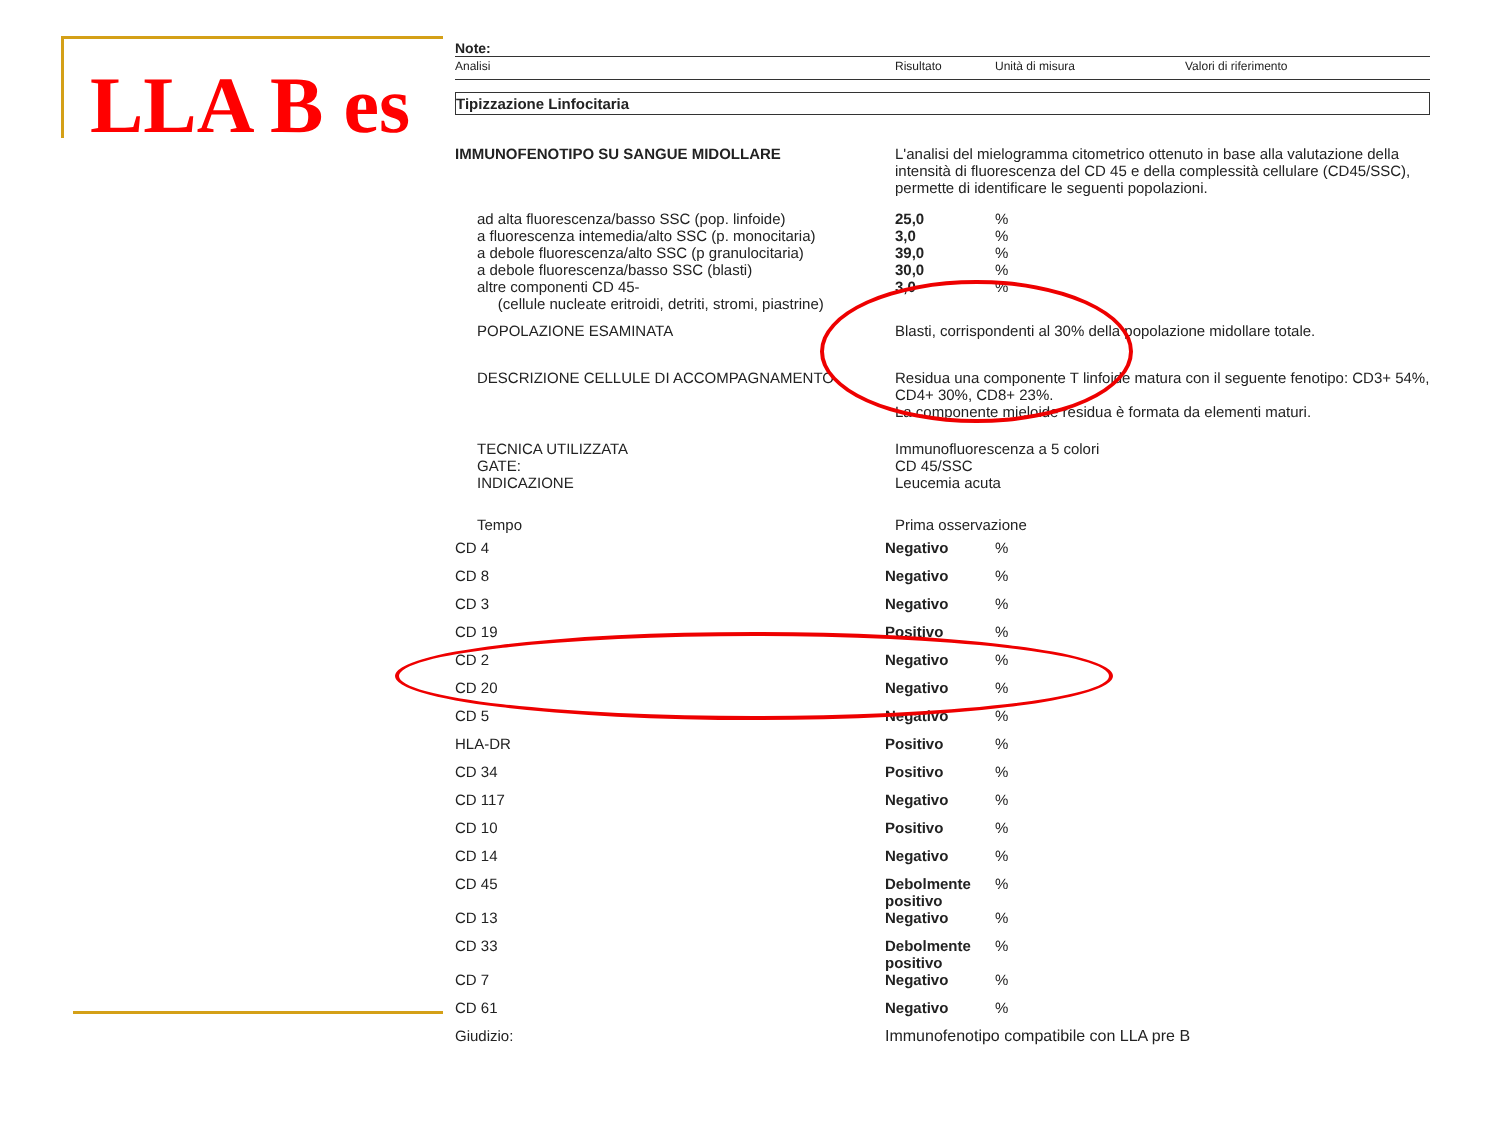LLA B es
Note:
| Analisi | Risultato | Unità di misura | Valori di riferimento |
Tipizzazione Linfocitaria
| IMMUNOFENOTIPO SU SANGUE MIDOLLARE | L'analisi del mielogramma citometrico ottenuto in base alla valutazione della intensità di fluorescenza del CD 45 e della complessità cellulare (CD45/SSC), permette di identificare le seguenti popolazioni. | |
| ad alta fluorescenza/basso SSC (pop. linfoide) | 25,0 | % |
| a fluorescenza intemedia/alto SSC (p. monocitaria) | 3,0 | % |
| a debole fluorescenza/alto SSC (p granulocitaria) | 39,0 | % |
| a debole fluorescenza/basso SSC (blasti) | 30,0 | % |
| altre componenti CD 45- (cellule nucleate eritroidi, detriti, stromi, piastrine) | 3,0 | % |
| POPOLAZIONE ESAMINATA | Blasti, corrispondenti al 30% della popolazione midollare totale. | |
| DESCRIZIONE CELLULE DI ACCOMPAGNAMENTO | Residua una componente T linfoide matura con il seguente fenotipo: CD3+ 54%, CD4+ 30%, CD8+ 23%. La componente mieloide residua è formata da elementi maturi. | |
| TECNICA UTILIZZATA GATE: INDICAZIONE | Immunofluorescenza a 5 colori CD 45/SSC Leucemia acuta | |
| Tempo | Prima osservazione | |
| CD 4 | Negativo | % |
| CD 8 | Negativo | % |
| CD 3 | Negativo | % |
| CD 19 | Positivo | % |
| CD 2 | Negativo | % |
| CD 20 | Negativo | % |
| CD 5 | Negativo | % |
| HLA-DR | Positivo | % |
| CD 34 | Positivo | % |
| CD 117 | Negativo | % |
| CD 10 | Positivo | % |
| CD 14 | Negativo | % |
| CD 45 | Debolmente positivo | % |
| CD 13 | Negativo | % |
| CD 33 | Debolmente positivo | % |
| CD 7 | Negativo | % |
| CD 61 | Negativo | % |
| Giudizio: | Immunofenotipo compatibile con LLA pre B | |